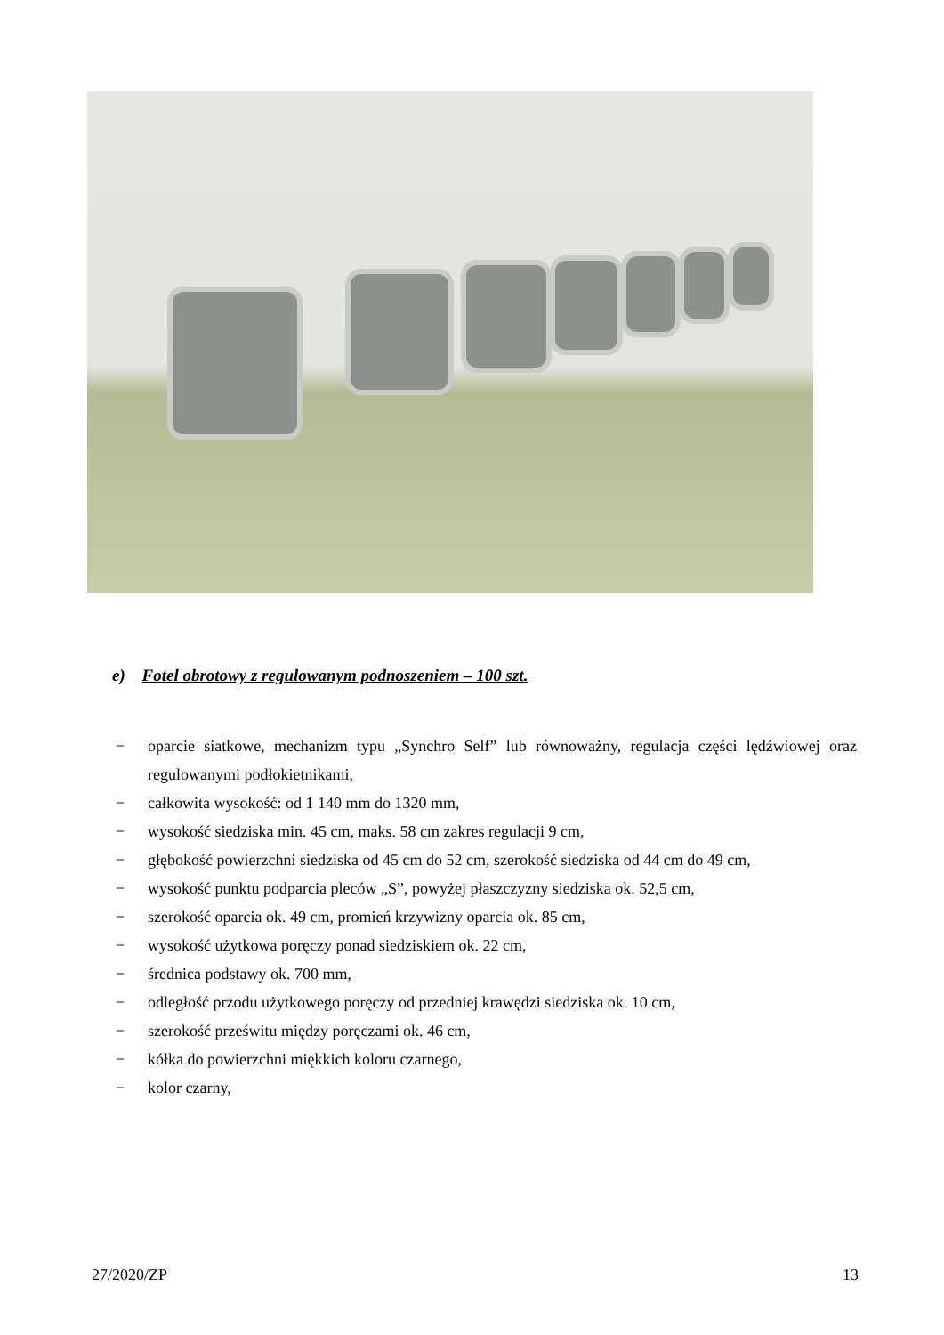e) Fotel obrotowy z regulowanym podnoszeniem – 100 szt.
− oparcie siatkowe, mechanizm typu „Synchro Self” lub równoważny, regulacja części lędźwiowej oraz regulowanymi podłokietnikami,
− całkowita wysokość: od 1 140 mm do 1320 mm,
− wysokość siedziska min. 45 cm, maks. 58 cm zakres regulacji 9 cm,
− głębokość powierzchni siedziska od 45 cm do 52 cm, szerokość siedziska od 44 cm do 49 cm,
− wysokość punktu podparcia pleców „S”, powyżej płaszczyzny siedziska ok. 52,5 cm,
− szerokość oparcia ok. 49 cm, promień krzywizny oparcia ok. 85 cm,
− wysokość użytkowa poręczy ponad siedziskiem ok. 22 cm,
− średnica podstawy ok. 700 mm,
− odległość przodu użytkowego poręczy od przedniej krawędzi siedziska ok. 10 cm,
− szerokość prześwitu między poręczami ok. 46 cm,
− kółka do powierzchni miękkich koloru czarnego,
− kolor czarny,
27/2020/ZP 13